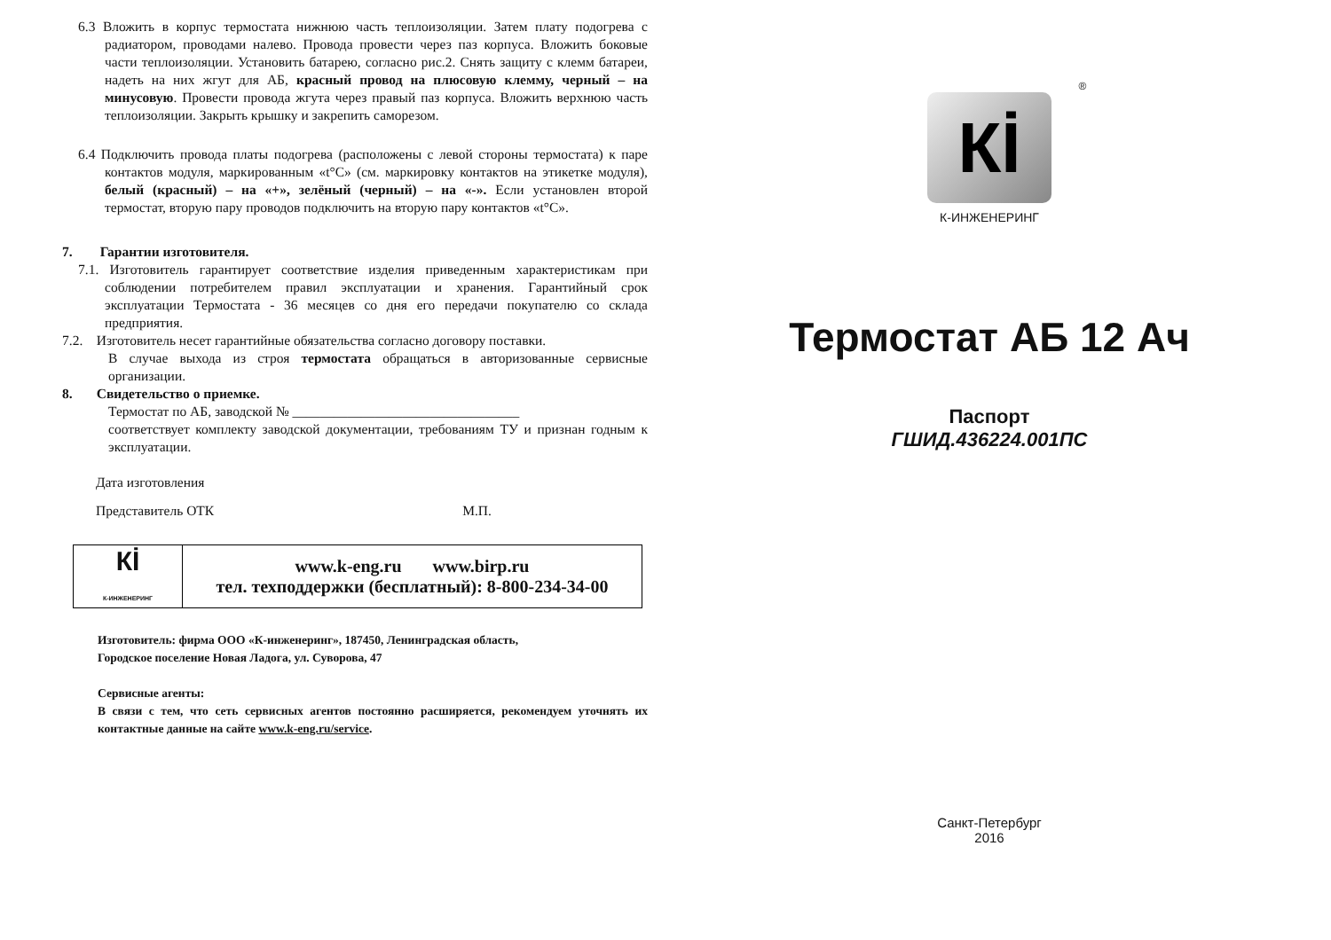6.3 Вложить в корпус термостата нижнюю часть теплоизоляции. Затем плату подогрева с радиатором, проводами налево. Провода провести через паз корпуса. Вложить боковые части теплоизоляции. Установить батарею, согласно рис.2. Снять защиту с клемм батареи, надеть на них жгут для АБ, красный провод на плюсовую клемму, черный – на минусовую. Провести провода жгута через правый паз корпуса. Вложить верхнюю часть теплоизоляции. Закрыть крышку и закрепить саморезом.
6.4 Подключить провода платы подогрева (расположены с левой стороны термостата) к паре контактов модуля, маркированным «t°C» (см. маркировку контактов на этикетке модуля), белый (красный) – на «+», зелёный (черный) – на «-». Если установлен второй термостат, вторую пару проводов подключить на вторую пару контактов «t°C».
7. Гарантии изготовителя.
7.1. Изготовитель гарантирует соответствие изделия приведенным характеристикам при соблюдении потребителем правил эксплуатации и хранения. Гарантийный срок эксплуатации Термостата - 36 месяцев со дня его передачи покупателю со склада предприятия.
7.2. Изготовитель несет гарантийные обязательства согласно договору поставки.
В случае выхода из строя термостата обращаться в авторизованные сервисные организации.
8. Свидетельство о приемке.
Термостат по АБ, заводской № _________________________________
соответствует комплекту заводской документации, требованиям ТУ и признан годным к эксплуатации.
Дата изготовления
Представитель ОТК М.П.
| Кİ К-ИНЖЕНЕРИНГ | www.k-eng.ru www.birp.ru тел. техподдержки (бесплатный): 8-800-234-34-00 |
Изготовитель: фирма ООО «К-инженеринг», 187450, Ленинградская область,
Городское поселение Новая Ладога, ул. Суворова, 47
Сервисные агенты:
В связи с тем, что сеть сервисных агентов постоянно расширяется, рекомендуем уточнять их контактные данные на сайте www.k-eng.ru/service.
®
Кİ
К-ИНЖЕНЕРИНГ
Термостат АБ 12 Ач
Паспорт
ГШИД.436224.001ПС
Санкт-Петербург
2016